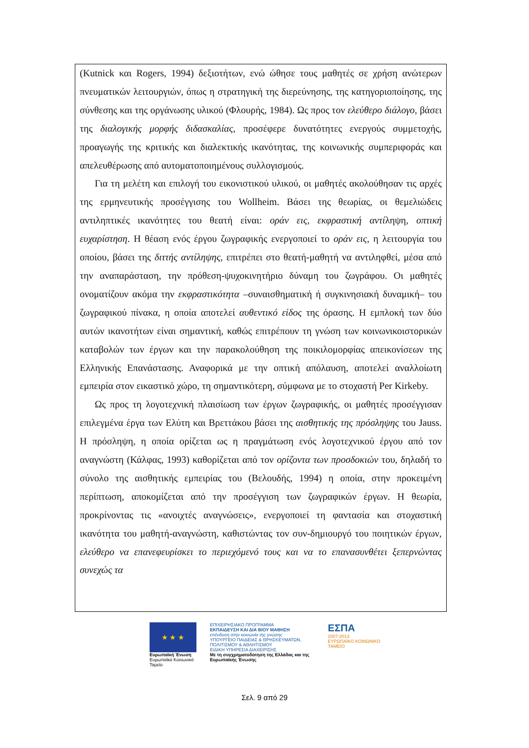(Kutnick και Rogers, 1994) δεξιοτήτων, ενώ ώθησε τους μαθητές σε χρήση ανώτερων πνευματικών λειτουργιών, όπως η στρατηγική της διερεύνησης, της κατηγοριοποίησης, της σύνθεσης και της οργάνωσης υλικού (Φλουρής, 1984). Ως προς τον ελεύθερο διάλογο, βάσει της διαλογικής μορφής διδασκαλίας, προσέφερε δυνατότητες ενεργούς συμμετοχής, προαγωγής της κριτικής και διαλεκτικής ικανότητας, της κοινωνικής συμπεριφοράς και απελευθέρωσης από αυτοματοποιημένους συλλογισμούς.
Για τη μελέτη και επιλογή του εικονιστικού υλικού, οι μαθητές ακολούθησαν τις αρχές της ερμηνευτικής προσέγγισης του Wollheim. Βάσει της θεωρίας, οι θεμελιώδεις αντιληπτικές ικανότητες του θεατή είναι: οράν εις, εκφραστική αντίληψη, οπτική ευχαρίστηση. Η θέαση ενός έργου ζωγραφικής ενεργοποιεί το οράν εις, η λειτουργία του οποίου, βάσει της διττής αντίληψης, επιτρέπει στο θεατή-μαθητή να αντιληφθεί, μέσα από την αναπαράσταση, την πρόθεση-ψυχοκινητήριο δύναμη του ζωγράφου. Οι μαθητές ονοματίζουν ακόμα την εκφραστικότητα –συναισθηματική ή συγκινησιακή δυναμική– του ζωγραφικού πίνακα, η οποία αποτελεί αυθεντικό είδος της όρασης. Η εμπλοκή των δύο αυτών ικανοτήτων είναι σημαντική, καθώς επιτρέπουν τη γνώση των κοινωνικοιστορικών καταβολών των έργων και την παρακολούθηση της ποικιλομορφίας απεικονίσεων της Ελληνικής Επανάστασης. Αναφορικά με την οπτική απόλαυση, αποτελεί αναλλοίωτη εμπειρία στον εικαστικό χώρο, τη σημαντικότερη, σύμφωνα με το στοχαστή Per Kirkeby.
Ως προς τη λογοτεχνική πλαισίωση των έργων ζωγραφικής, οι μαθητές προσέγγισαν επιλεγμένα έργα των Ελύτη και Βρεττάκου βάσει της αισθητικής της πρόσληψης του Jauss. Η πρόσληψη, η οποία ορίζεται ως η πραγμάτωση ενός λογοτεχνικού έργου από τον αναγνώστη (Κάλφας, 1993) καθορίζεται από τον ορίζοντα των προσδοκιών του, δηλαδή το σύνολο της αισθητικής εμπειρίας του (Βελουδής, 1994) η οποία, στην προκειμένη περίπτωση, αποκομίζεται από την προσέγγιση των ζωγραφικών έργων. Η θεωρία, προκρίνοντας τις «ανοιχτές αναγνώσεις», ενεργοποιεί τη φαντασία και στοχαστική ικανότητα του μαθητή-αναγνώστη, καθιστώντας τον συν-δημιουργό του ποιητικών έργων, ελεύθερο να επανεφευρίσκει το περιεχόμενό τους και να το επανασυνθέτει ξεπερνώντας συνεχώς τα
★ ★ ★
Ευρωπαϊκή Ένωση
Ευρωπαϊκό Κοινωνικό Ταμείο
ΕΠΙΧΕΙΡΗΣΙΑΚΟ ΠΡΟΓΡΑΜΜΑ
ΕΚΠΑΙΔΕΥΣΗ ΚΑΙ ΔΙΑ ΒΙΟΥ ΜΑΘΗΣΗ
επένδυση στην κοινωνία της γνώσης
ΥΠΟΥΡΓΕΙΟ ΠΑΙΔΕΙΑΣ & ΘΡΗΣΚΕΥΜΑΤΩΝ, ΠΟΛΙΤΙΣΜΟΥ & ΑΘΛΗΤΙΣΜΟΥ
ΕΙΔΙΚΗ ΥΠΗΡΕΣΙΑ ΔΙΑΧΕΙΡΙΣΗΣ
Με τη συγχρηματοδότηση της Ελλάδας και της Ευρωπαϊκής Ένωσης
ΕΣΠΑ
2007-2013
ΕΥΡΩΠΑΪΚΟ ΚΟΙΝΩΝΙΚΟ ΤΑΜΕΙΟ
Σελ. 9 από 29